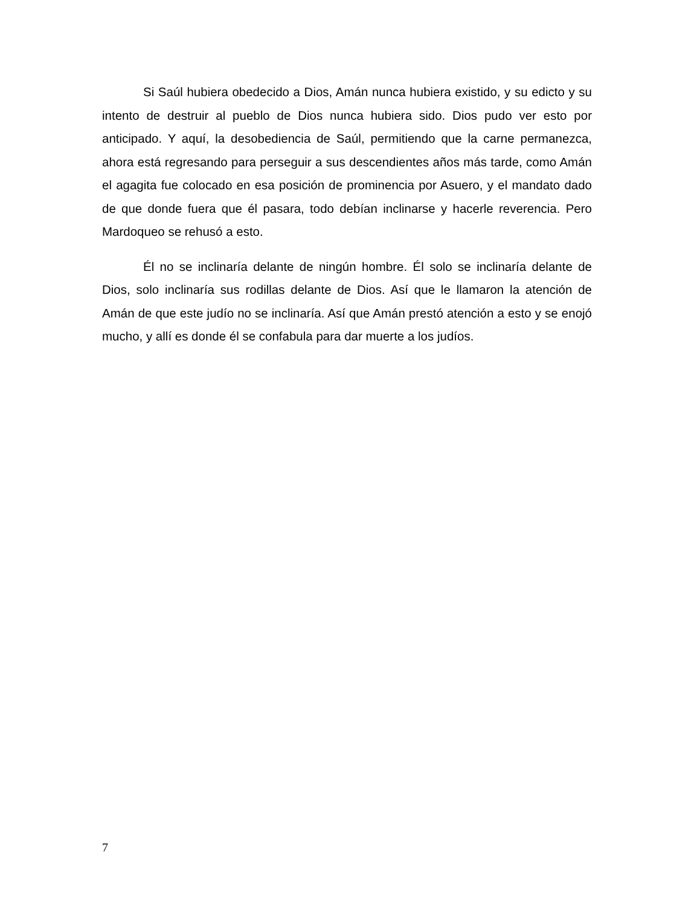Si Saúl hubiera obedecido a Dios, Amán nunca hubiera existido, y su edicto y su intento de destruir al pueblo de Dios nunca hubiera sido. Dios pudo ver esto por anticipado. Y aquí, la desobediencia de Saúl, permitiendo que la carne permanezca, ahora está regresando para perseguir a sus descendientes años más tarde, como Amán el agagita fue colocado en esa posición de prominencia por Asuero, y el mandato dado de que donde fuera que él pasara, todo debían inclinarse y hacerle reverencia. Pero Mardoqueo se rehusó a esto.
Él no se inclinaría delante de ningún hombre. Él solo se inclinaría delante de Dios, solo inclinaría sus rodillas delante de Dios. Así que le llamaron la atención de Amán de que este judío no se inclinaría. Así que Amán prestó atención a esto y se enojó mucho, y allí es donde él se confabula para dar muerte a los judíos.
7